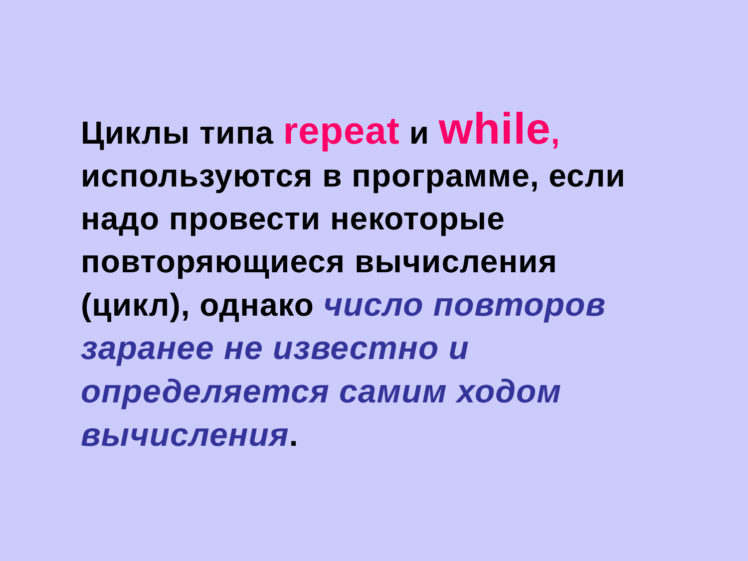Циклы типа repeat и while, используются в программе, если надо провести некоторые повторяющиеся вычисления (цикл), однако число повторов заранее не известно и определяется самим ходом вычисления.